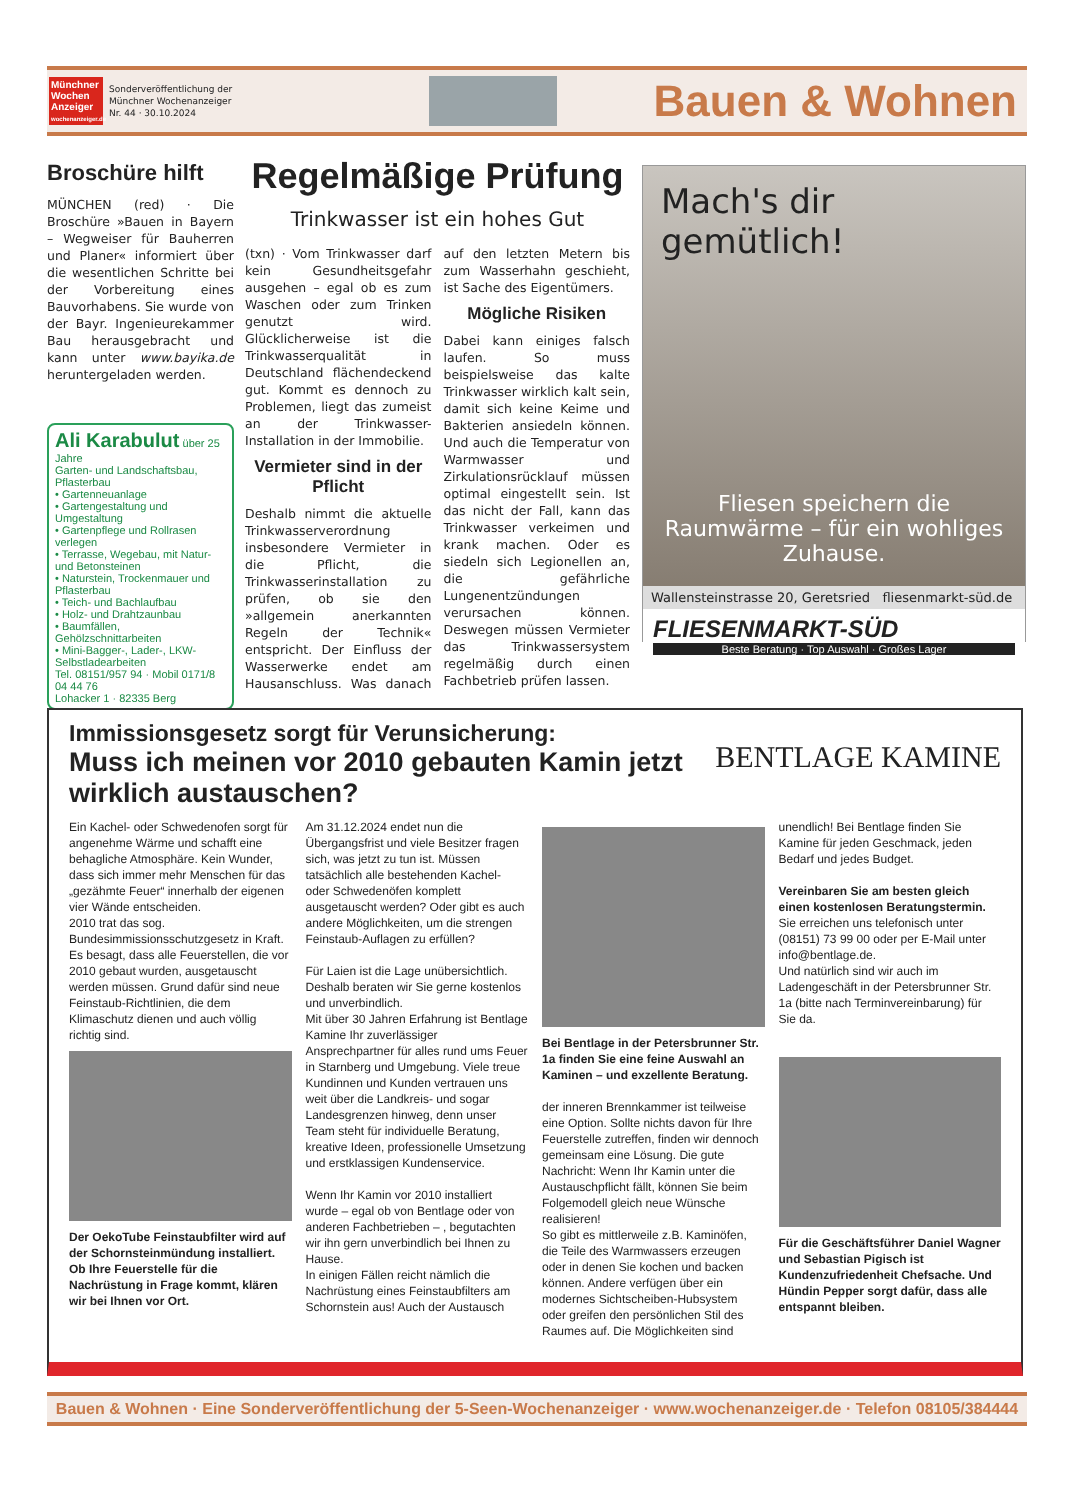Münchner Wochen Anzeiger
wochenanzeiger.de
Sonderveröffentlichung der
Münchner Wochenanzeiger
Nr. 44 · 30.10.2024
Bauen & Wohnen
Broschüre hilft
MÜNCHEN (red) · Die Broschüre »Bauen in Bayern – Wegweiser für Bauherren und Planer« informiert über die wesentlichen Schritte bei der Vorbereitung eines Bauvorhabens. Sie wurde von der Bayr. Ingenieurekammer Bau herausgebracht und kann unter www.bayika.de heruntergeladen werden.
Ali Karabulut über 25 Jahre
Garten- und Landschaftsbau, Pflasterbau
• Gartenneuanlage
• Gartengestaltung und Umgestaltung
• Gartenpflege und Rollrasen verlegen
• Terrasse, Wegebau, mit Natur- und Betonsteinen
• Naturstein, Trockenmauer und Pflasterbau
• Teich- und Bachlaufbau
• Holz- und Drahtzaunbau
• Baumfällen, Gehölzschnittarbeiten
• Mini-Bagger-, Lader-, LKW-Selbstladearbeiten
Tel. 08151/957 94 · Mobil 0171/8 04 44 76
Lohacker 1 · 82335 Berg
Regelmäßige Prüfung
Trinkwasser ist ein hohes Gut
(txn) · Vom Trinkwasser darf kein Gesundheitsgefahr ausgehen – egal ob es zum Waschen oder zum Trinken genutzt wird. Glücklicherweise ist die Trinkwasserqualität in Deutschland flächendeckend gut. Kommt es dennoch zu Problemen, liegt das zumeist an der Trinkwasser-Installation in der Immobilie.
Vermieter sind in der Pflicht
Deshalb nimmt die aktuelle Trinkwasserverordnung insbesondere Vermieter in die Pflicht, die Trinkwasserinstallation zu prüfen, ob sie den »allgemein anerkannten Regeln der Technik« entspricht. Der Einfluss der Wasserwerke endet am Hausanschluss. Was danach auf den letzten Metern bis zum Wasserhahn geschieht, ist Sache des Eigentümers.
Mögliche Risiken
Dabei kann einiges falsch laufen. So muss beispielsweise das kalte Trinkwasser wirklich kalt sein, damit sich keine Keime und Bakterien ansiedeln können. Und auch die Temperatur von Warmwasser und Zirkulationsrücklauf müssen optimal eingestellt sein. Ist das nicht der Fall, kann das Trinkwasser verkeimen und krank machen. Oder es siedeln sich Legionellen an, die gefährliche Lungenentzündungen verursachen können. Deswegen müssen Vermieter das Trinkwassersystem regelmäßig durch einen Fachbetrieb prüfen lassen.
Mach's dir gemütlich!
Fliesen speichern die Raumwärme – für ein wohliges Zuhause.
Wallensteinstrasse 20, Geretsried fliesenmarkt-süd.de
FLIESENMARKT-SÜD
Beste Beratung · Top Auswahl · Großes Lager
Immissionsgesetz sorgt für Verunsicherung:
Muss ich meinen vor 2010 gebauten Kamin jetzt wirklich austauschen?
BENTLAGE KAMINE
Ein Kachel- oder Schwedenofen sorgt für angenehme Wärme und schafft eine behagliche Atmosphäre. Kein Wunder, dass sich immer mehr Menschen für das „gezähmte Feuer“ innerhalb der eigenen vier Wände entscheiden.
2010 trat das sog. Bundesimmissionsschutzgesetz in Kraft. Es besagt, dass alle Feuerstellen, die vor 2010 gebaut wurden, ausgetauscht werden müssen. Grund dafür sind neue Feinstaub-Richtlinien, die dem Klimaschutz dienen und auch völlig richtig sind.
Der OekoTube Feinstaubfilter wird auf der Schornsteinmündung installiert. Ob Ihre Feuerstelle für die Nachrüstung in Frage kommt, klären wir bei Ihnen vor Ort.
Am 31.12.2024 endet nun die Übergangsfrist und viele Besitzer fragen sich, was jetzt zu tun ist. Müssen tatsächlich alle bestehenden Kachel- oder Schwedenöfen komplett ausgetauscht werden? Oder gibt es auch andere Möglichkeiten, um die strengen Feinstaub-Auflagen zu erfüllen?
Für Laien ist die Lage unübersichtlich. Deshalb beraten wir Sie gerne kostenlos und unverbindlich.
Mit über 30 Jahren Erfahrung ist Bentlage Kamine Ihr zuverlässiger Ansprechpartner für alles rund ums Feuer in Starnberg und Umgebung. Viele treue Kundinnen und Kunden vertrauen uns weit über die Landkreis- und sogar Landesgrenzen hinweg, denn unser Team steht für individuelle Beratung, kreative Ideen, professionelle Umsetzung und erstklassigen Kundenservice.
Wenn Ihr Kamin vor 2010 installiert wurde – egal ob von Bentlage oder von anderen Fachbetrieben – , begutachten wir ihn gern unverbindlich bei Ihnen zu Hause.
In einigen Fällen reicht nämlich die Nachrüstung eines Feinstaubfilters am Schornstein aus! Auch der Austausch
Bei Bentlage in der Petersbrunner Str. 1a finden Sie eine feine Auswahl an Kaminen – und exzellente Beratung.
der inneren Brennkammer ist teilweise eine Option. Sollte nichts davon für Ihre Feuerstelle zutreffen, finden wir dennoch gemeinsam eine Lösung. Die gute Nachricht: Wenn Ihr Kamin unter die Austauschpflicht fällt, können Sie beim Folgemodell gleich neue Wünsche realisieren!
So gibt es mittlerweile z.B. Kaminöfen, die Teile des Warmwassers erzeugen oder in denen Sie kochen und backen können. Andere verfügen über ein modernes Sichtscheiben-Hubsystem oder greifen den persönlichen Stil des Raumes auf. Die Möglichkeiten sind
unendlich! Bei Bentlage finden Sie Kamine für jeden Geschmack, jeden Bedarf und jedes Budget.
Vereinbaren Sie am besten gleich einen kostenlosen Beratungstermin.
Sie erreichen uns telefonisch unter (08151) 73 99 00 oder per E-Mail unter info@bentlage.de.
Und natürlich sind wir auch im Ladengeschäft in der Petersbrunner Str. 1a (bitte nach Terminvereinbarung) für Sie da.
Für die Geschäftsführer Daniel Wagner und Sebastian Pigisch ist Kundenzufriedenheit Chefsache. Und Hündin Pepper sorgt dafür, dass alle entspannt bleiben.
Bauen & Wohnen · Eine Sonderveröffentlichung der 5-Seen-Wochenanzeiger · www.wochenanzeiger.de · Telefon 08105/384444